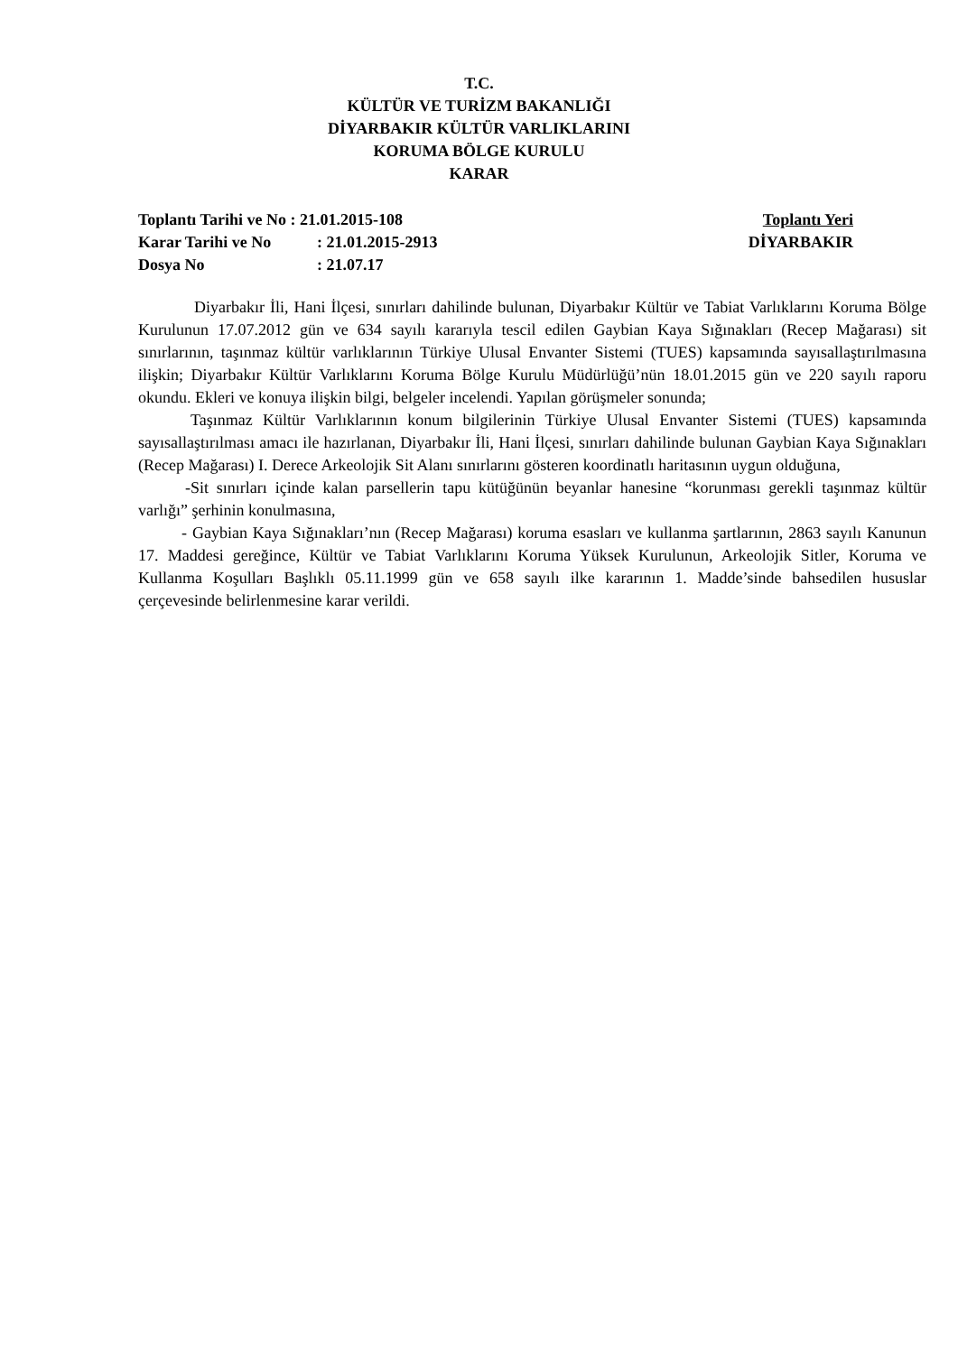T.C.
KÜLTÜR VE TURİZM BAKANLIĞI
DİYARBAKIR KÜLTÜR VARLIKLARINI
KORUMA BÖLGE KURULU
KARAR
Toplantı Tarihi ve No : 21.01.2015-108 Toplantı Yeri
Karar Tarihi ve No: 21.01.2015-2913 DİYARBAKIR
Dosya No: 21.07.17
Diyarbakır İli, Hani İlçesi, sınırları dahilinde bulunan, Diyarbakır Kültür ve Tabiat Varlıklarını Koruma Bölge Kurulunun 17.07.2012 gün ve 634 sayılı kararıyla tescil edilen Gaybian Kaya Sığınakları (Recep Mağarası) sit sınırlarının, taşınmaz kültür varlıklarının Türkiye Ulusal Envanter Sistemi (TUES) kapsamında sayısallaştırılmasına ilişkin; Diyarbakır Kültür Varlıklarını Koruma Bölge Kurulu Müdürlüğü’nün 18.01.2015 gün ve 220 sayılı raporu okundu. Ekleri ve konuya ilişkin bilgi, belgeler incelendi. Yapılan görüşmeler sonunda;
Taşınmaz Kültür Varlıklarının konum bilgilerinin Türkiye Ulusal Envanter Sistemi (TUES) kapsamında sayısallaştırılması amacı ile hazırlanan, Diyarbakır İli, Hani İlçesi, sınırları dahilinde bulunan Gaybian Kaya Sığınakları (Recep Mağarası) I. Derece Arkeolojik Sit Alanı sınırlarını gösteren koordinatlı haritasının uygun olduğuna,
-Sit sınırları içinde kalan parsellerin tapu kütüğünün beyanlar hanesine “korunması gerekli taşınmaz kültür varlığı” şerhinin konulmasına,
- Gaybian Kaya Sığınakları’nın (Recep Mağarası) koruma esasları ve kullanma şartlarının, 2863 sayılı Kanunun 17. Maddesi gereğince, Kültür ve Tabiat Varlıklarını Koruma Yüksek Kurulunun, Arkeolojik Sitler, Koruma ve Kullanma Koşulları Başlıklı 05.11.1999 gün ve 658 sayılı ilke kararının 1. Madde’sinde bahsedilen hususlar çerçevesinde belirlenmesine karar verildi.